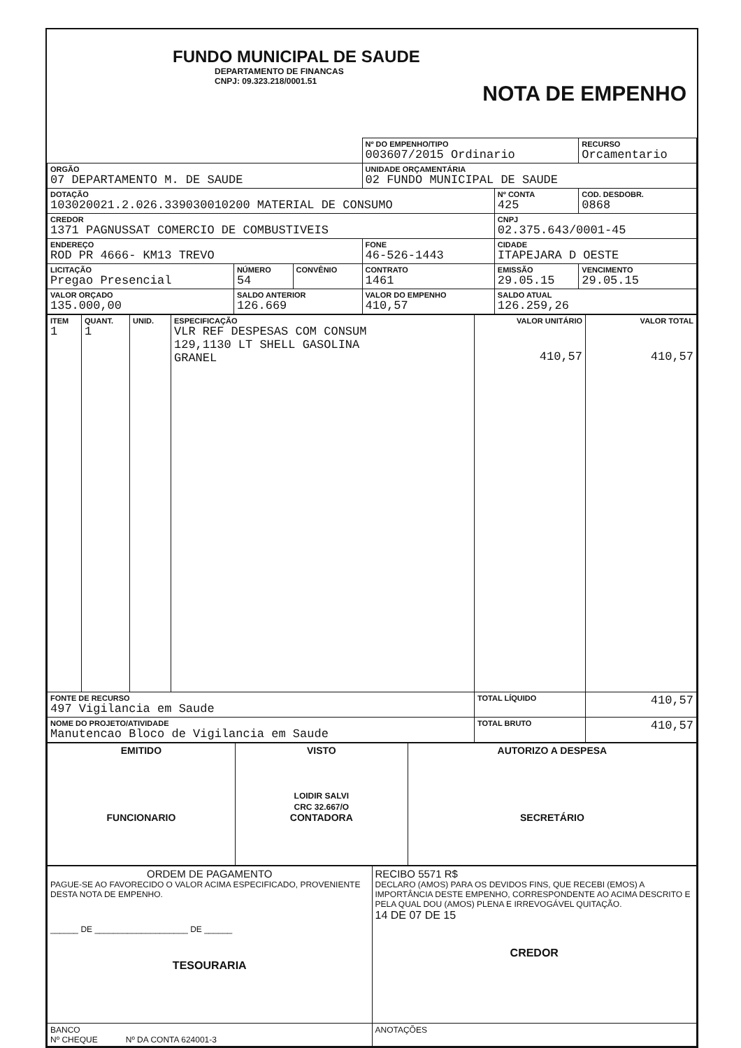FUNDO MUNICIPAL DE SAUDE
DEPARTAMENTO DE FINANCAS
CNPJ: 09.323.218/0001.51
NOTA DE EMPENHO
| | | | Nº DO EMPENHO/TIPO 003607/2015 Ordinario | | | RECURSO Orcamentario |
| ORGÃO 07 DEPARTAMENTO M. DE SAUDE | | | UNIDADE ORÇAMENTÁRIA 02 FUNDO MUNICIPAL DE SAUDE | | | |
| DOTAÇÃO 103020021.2.026.339030010200 MATERIAL DE CONSUMO | | | | | Nº CONTA 425 | COD. DESDOBR. 0868 |
| CREDOR 1371 PAGNUSSAT COMERCIO DE COMBUSTIVEIS | | | | | CNPJ 02.375.643/0001-45 | |
| ENDEREÇO ROD PR 4666- KM13 TREVO | | | FONE 46-526-1443 | | CIDADE ITAPEJARA D OESTE | |
| LICITAÇÃO Pregao Presencial | NÚMERO 54 | CONVÊNIO | CONTRATO 1461 | EMISSÃO 29.05.15 | | VENCIMENTO 29.05.15 |
| VALOR ORÇADO 135.000,00 | SALDO ANTERIOR 126.669 | | VALOR DO EMPENHO 410,57 | | SALDO ATUAL 126.259,26 | |
| ITEM 1 | QUANT. 1 | UNID. | ESPECIFICAÇÃO VLR REF DESPESAS COM CONSUM 129,1130 LT SHELL GASOLINA GRANEL | VALOR UNITÁRIO 410,57 | VALOR TOTAL 410,57 |
| FONTE DE RECURSO 497 Vigilancia em Saude | | | | TOTAL LÍQUIDO | 410,57 |
| NOME DO PROJETO/ATIVIDADE Manutencao Bloco de Vigilancia em Saude | | | | TOTAL BRUTO | 410,57 |
| EMITIDO FUNCIONARIO | VISTO LOIDIR SALVI CRC 32.667/O CONTADORA | AUTORIZO A DESPESA SECRETÁRIO |
| ORDEM DE PAGAMENTO PAGUE-SE AO FAVORECIDO O VALOR ACIMA ESPECIFICADO, PROVENIENTE DESTA NOTA DE EMPENHO. ______ DE ____________________ DE ______ TESOURARIA | RECIBO 5571 R$ DECLARO (AMOS) PARA OS DEVIDOS FINS, QUE RECEBI (EMOS) A IMPORTÂNCIA DESTE EMPENHO, CORRESPONDENTE AO ACIMA DESCRITO E PELA QUAL DOU (AMOS) PLENA E IRREVOGÁVEL QUITAÇÃO. 14 DE 07 DE 15 CREDOR |
| BANCO Nº CHEQUE Nº DA CONTA 624001-3 | ANOTAÇÕES |